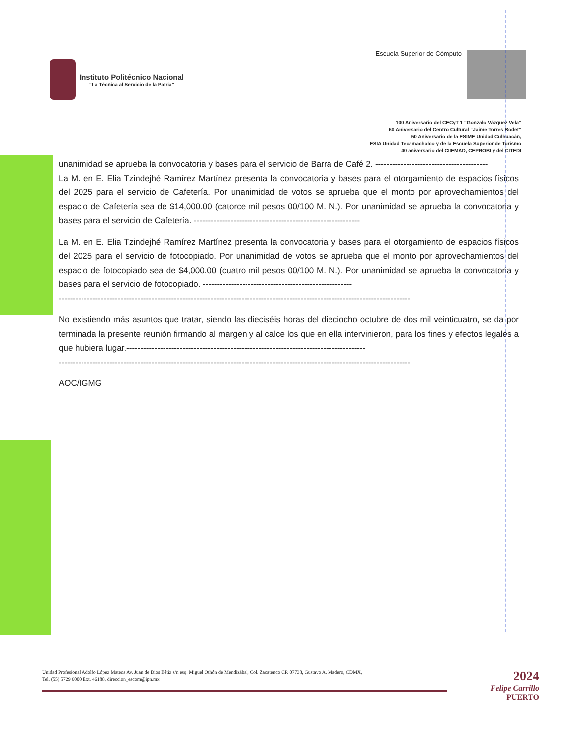Instituto Politécnico Nacional
“La Técnica al Servicio de la Patria”
Escuela Superior de Cómputo
100 Aniversario del CECyT 1 “Gonzalo Vázquez Vela”
60 Aniversario del Centro Cultural “Jaime Torres Bodet”
50 Aniversario de la ESIME Unidad Culhuacán,
ESIA Unidad Tecamachalco y de la Escuela Superior de Turismo
40 aniversario del CIIEMAD, CEPROBI y del CITEDI
unanimidad se aprueba la convocatoria y bases para el servicio de Barra de Café 2. ----------------------------------------
La M. en E. Elia Tzindejhé Ramírez Martínez presenta la convocatoria y bases para el otorgamiento de espacios físicos del 2025 para el servicio de Cafetería. Por unanimidad de votos se aprueba que el monto por aprovechamientos del espacio de Cafetería sea de $14,000.00 (catorce mil pesos 00/100 M. N.). Por unanimidad se aprueba la convocatoria y bases para el servicio de Cafetería. -----------------------------------------------------------
La M. en E. Elia Tzindejhé Ramírez Martínez presenta la convocatoria y bases para el otorgamiento de espacios físicos del 2025 para el servicio de fotocopiado. Por unanimidad de votos se aprueba que el monto por aprovechamientos del espacio de fotocopiado sea de $4,000.00 (cuatro mil pesos 00/100 M. N.). Por unanimidad se aprueba la convocatoria y bases para el servicio de fotocopiado. -----------------------------------------------------
-----------------------------------------------------------------------------------------------------------------------------
No existiendo más asuntos que tratar, siendo las dieciséis horas del dieciocho octubre de dos mil veinticuatro, se da por terminada la presente reunión firmando al margen y al calce los que en ella intervinieron, para los fines y efectos legales a que hubiera lugar.-------------------------------------------------------------------------------------
-----------------------------------------------------------------------------------------------------------------------------
AOC/IGMG
Unidad Profesional Adolfo López Mateos Av. Juan de Dios Bátiz s/n esq. Miguel Othón de Mendizábal, Col. Zacatenco CP. 07738, Gustavo A. Madero, CDMX,
Tel. (55) 5729 6000 Ext. 46188, direccion_escom@ipn.mx
2024
Felipe Carrillo
PUERTO